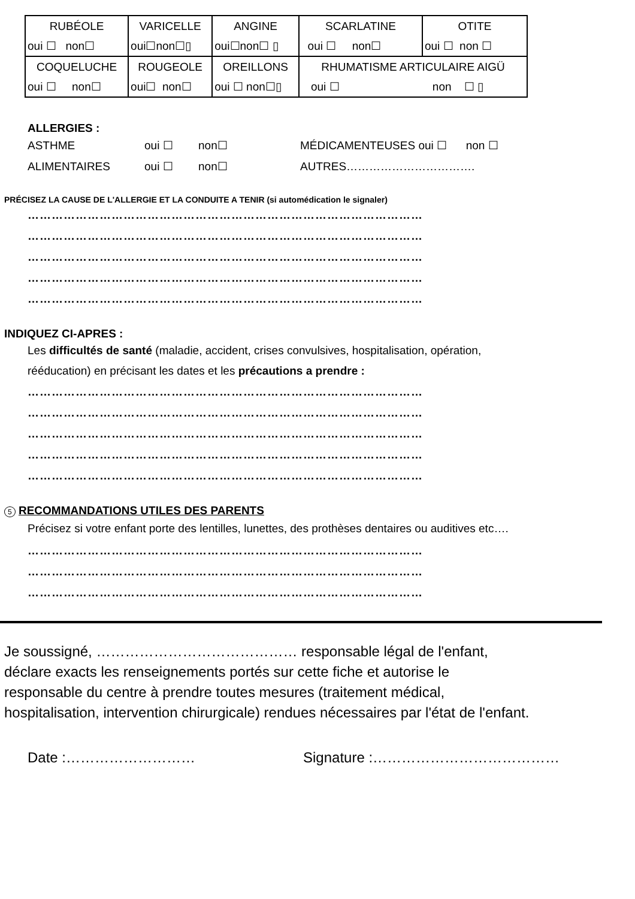| RUBÉOLE | VARICELLE | ANGINE | SCARLATINE | OTITE |
| oui ☐ non☐ | oui☐non☐▯ | oui☐non☐ ▯ | oui ☐ non☐ | oui ☐ non ☐ |
| COQUELUCHE | ROUGEOLE | OREILLONS | RHUMATISME ARTICULAIRE AIGÜ | |
| oui ☐ non☐ | oui☐ non☐ | oui ☐ non☐▯ | oui ☐ non ☐ ▯ | |
ALLERGIES :
ASTHME oui ☐ non☐ MÉDICAMENTEUSES oui ☐ non ☐
ALIMENTAIRES oui ☐ non☐ AUTRES…………………………….
PRÉCISEZ LA CAUSE DE L'ALLERGIE ET LA CONDUITE A TENIR (si automédication le signaler)
………………………………………………………………………………………
………………………………………………………………………………………
………………………………………………………………………………………
………………………………………………………………………………………
………………………………………………………………………………………
INDIQUEZ CI-APRES :
Les difficultés de santé (maladie, accident, crises convulsives, hospitalisation, opération,
rééducation) en précisant les dates et les précautions a prendre :
………………………………………………………………………………………
………………………………………………………………………………………
………………………………………………………………………………………
………………………………………………………………………………………
………………………………………………………………………………………
5 RECOMMANDATIONS UTILES DES PARENTS
Précisez si votre enfant porte des lentilles, lunettes, des prothèses dentaires ou auditives etc….
………………………………………………………………………………………
………………………………………………………………………………………
………………………………………………………………………………………
Je soussigné, …………………………………… responsable légal de l'enfant,
déclare exacts les renseignements portés sur cette fiche et autorise le
responsable du centre à prendre toutes mesures (traitement médical,
hospitalisation, intervention chirurgicale) rendues nécessaires par l'état de l'enfant.
Date :……………………… Signature :…………………………………